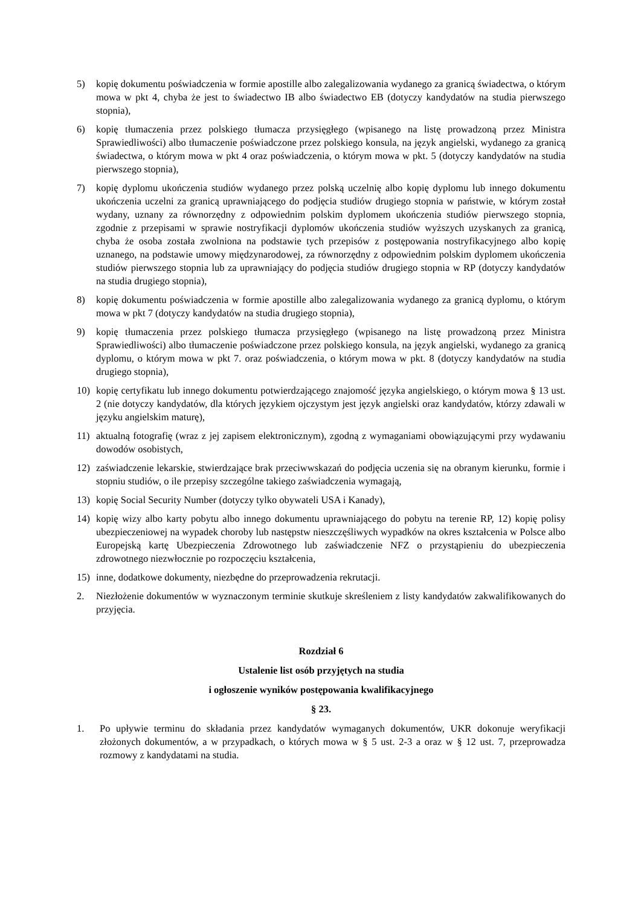5) kopię dokumentu poświadczenia w formie apostille albo zalegalizowania wydanego za granicą świadectwa, o którym mowa w pkt 4, chyba że jest to świadectwo IB albo świadectwo EB (dotyczy kandydatów na studia pierwszego stopnia),
6) kopię tłumaczenia przez polskiego tłumacza przysięgłego (wpisanego na listę prowadzoną przez Ministra Sprawiedliwości) albo tłumaczenie poświadczone przez polskiego konsula, na język angielski, wydanego za granicą świadectwa, o którym mowa w pkt 4 oraz poświadczenia, o którym mowa w pkt. 5 (dotyczy kandydatów na studia pierwszego stopnia),
7) kopię dyplomu ukończenia studiów wydanego przez polską uczelnię albo kopię dyplomu lub innego dokumentu ukończenia uczelni za granicą uprawniającego do podjęcia studiów drugiego stopnia w państwie, w którym został wydany, uznany za równorzędny z odpowiednim polskim dyplomem ukończenia studiów pierwszego stopnia, zgodnie z przepisami w sprawie nostryfikacji dyplomów ukończenia studiów wyższych uzyskanych za granicą, chyba że osoba została zwolniona na podstawie tych przepisów z postępowania nostryfikacyjnego albo kopię uznanego, na podstawie umowy międzynarodowej, za równorzędny z odpowiednim polskim dyplomem ukończenia studiów pierwszego stopnia lub za uprawniający do podjęcia studiów drugiego stopnia w RP (dotyczy kandydatów na studia drugiego stopnia),
8) kopię dokumentu poświadczenia w formie apostille albo zalegalizowania wydanego za granicą dyplomu, o którym mowa w pkt 7 (dotyczy kandydatów na studia drugiego stopnia),
9) kopię tłumaczenia przez polskiego tłumacza przysięgłego (wpisanego na listę prowadzoną przez Ministra Sprawiedliwości) albo tłumaczenie poświadczone przez polskiego konsula, na język angielski, wydanego za granicą dyplomu, o którym mowa w pkt 7. oraz poświadczenia, o którym mowa w pkt. 8 (dotyczy kandydatów na studia drugiego stopnia),
10) kopię certyfikatu lub innego dokumentu potwierdzającego znajomość języka angielskiego, o którym mowa § 13 ust. 2 (nie dotyczy kandydatów, dla których językiem ojczystym jest język angielski oraz kandydatów, którzy zdawali w języku angielskim maturę),
11) aktualną fotografię (wraz z jej zapisem elektronicznym), zgodną z wymaganiami obowiązującymi przy wydawaniu dowodów osobistych,
12) zaświadczenie lekarskie, stwierdzające brak przeciwwskazań do podjęcia uczenia się na obranym kierunku, formie i stopniu studiów, o ile przepisy szczególne takiego zaświadczenia wymagają,
13) kopię Social Security Number (dotyczy tylko obywateli USA i Kanady),
14) kopię wizy albo karty pobytu albo innego dokumentu uprawniającego do pobytu na terenie RP, 12) kopię polisy ubezpieczeniowej na wypadek choroby lub następstw nieszczęśliwych wypadków na okres kształcenia w Polsce albo Europejską kartę Ubezpieczenia Zdrowotnego lub zaświadczenie NFZ o przystąpieniu do ubezpieczenia zdrowotnego niezwłocznie po rozpoczęciu kształcenia,
15) inne, dodatkowe dokumenty, niezbędne do przeprowadzenia rekrutacji.
2. Niezłożenie dokumentów w wyznaczonym terminie skutkuje skreśleniem z listy kandydatów zakwalifikowanych do przyjęcia.
Rozdział 6
Ustalenie list osób przyjętych na studia
i ogłoszenie wyników postępowania kwalifikacyjnego
§ 23.
1. Po upływie terminu do składania przez kandydatów wymaganych dokumentów, UKR dokonuje weryfikacji złożonych dokumentów, a w przypadkach, o których mowa w § 5 ust. 2-3 a oraz w § 12 ust. 7, przeprowadza rozmowy z kandydatami na studia.